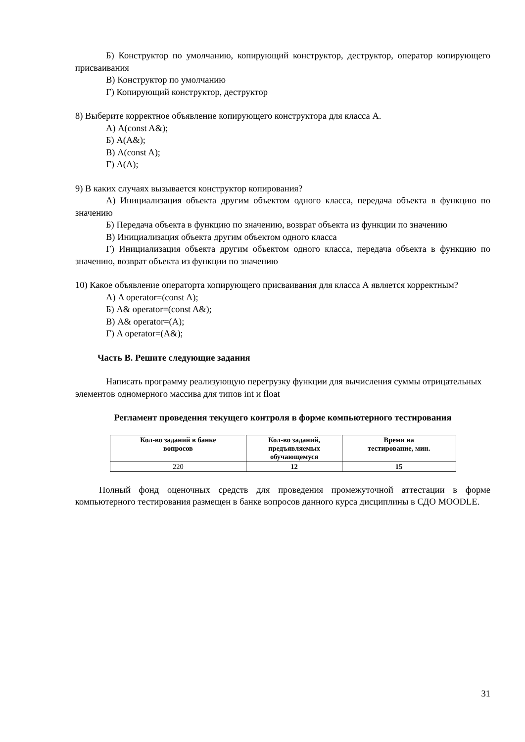Б) Конструктор по умолчанию, копирующий конструктор, деструктор, оператор копирующего присваивания
В) Конструктор по умолчанию
Г) Копирующий конструктор, деструктор
8) Выберите корректное объявление копирующего конструктора для класса А.
А) A(const A&);
Б) A(A&);
В) A(const A);
Г) A(A);
9) В каких случаях вызывается конструктор копирования?
А) Инициализация объекта другим объектом одного класса, передача объекта в функцию по значению
Б) Передача объекта в функцию по значению, возврат объекта из функции по значению
В) Инициализация объекта другим объектом одного класса
Г) Инициализация объекта другим объектом одного класса, передача объекта в функцию по значению, возврат объекта из функции по значению
10) Какое объявление операторта копирующего присваивания для класса А является корректным?
А) A operator=(const A);
Б) A& operator=(const A&);
В) A& operator=(A);
Г) A operator=(A&);
Часть В. Решите следующие задания
Написать программу реализующую перегрузку функции для вычисления суммы отрицательных элементов одномерного массива для типов int и float
Регламент проведения текущего контроля в форме компьютерного тестирования
| Кол-во заданий в банке вопросов | Кол-во заданий, предъявляемых обучающемуся | Время на тестирование, мин. |
| --- | --- | --- |
| 220 | 12 | 15 |
Полный фонд оценочных средств для проведения промежуточной аттестации в форме компьютерного тестирования размещен в банке вопросов данного курса дисциплины в СДО MOODLE.
31